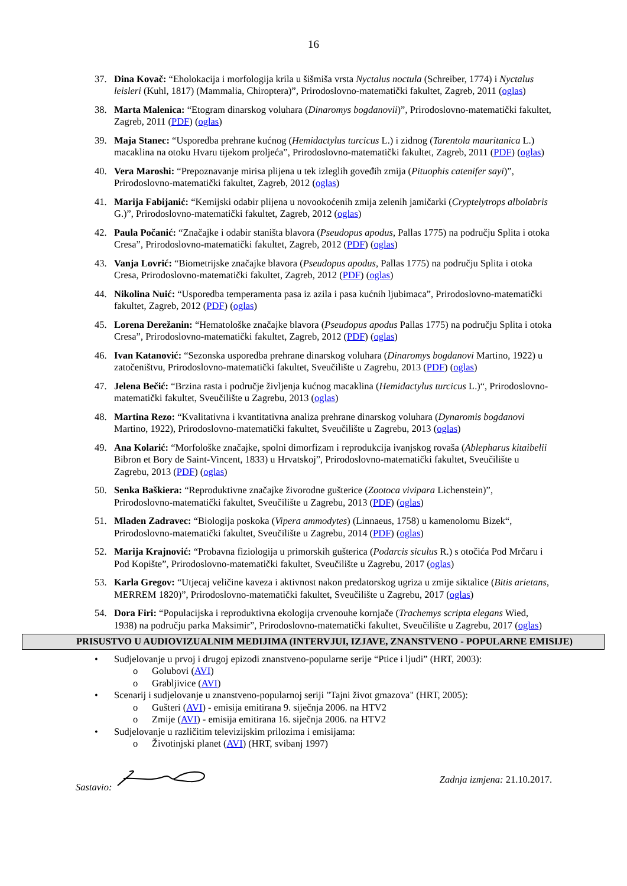16
37. Dina Kovač: “Eholokacija i morfologija krila u šišmiša vrsta Nyctalus noctula (Schreiber, 1774) i Nyctalus leisleri (Kuhl, 1817) (Mammalia, Chiroptera)”, Prirodoslovno-matematički fakultet, Zagreb, 2011 (oglas)
38. Marta Malenica: “Etogram dinarskog voluhara (Dinaromys bogdanovii)”, Prirodoslovno-matematički fakultet, Zagreb, 2011 (PDF) (oglas)
39. Maja Stanec: “Usporedba prehrane kućnog (Hemidactylus turcicus L.) i zidnog (Tarentola mauritanica L.) macaklina na otoku Hvaru tijekom proljeća”, Prirodoslovno-matematički fakultet, Zagreb, 2011 (PDF) (oglas)
40. Vera Maroshi: “Prepoznavanje mirisa plijena u tek izleglih goveđih zmija (Pituophis catenifer sayi)”, Prirodoslovno-matematički fakultet, Zagreb, 2012 (oglas)
41. Marija Fabijanić: “Kemijski odabir plijena u novookoćenih zmija zelenih jamičarki (Cryptelytrops albolabris G.)”, Prirodoslovno-matematički fakultet, Zagreb, 2012 (oglas)
42. Paula Počanić: “Značajke i odabir staništa blavora (Pseudopus apodus, Pallas 1775) na području Splita i otoka Cresa”, Prirodoslovno-matematički fakultet, Zagreb, 2012 (PDF) (oglas)
43. Vanja Lovrić: “Biometrijske značajke blavora (Pseudopus apodus, Pallas 1775) na području Splita i otoka Cresa, Prirodoslovno-matematički fakultet, Zagreb, 2012 (PDF) (oglas)
44. Nikolina Nuić: “Usporedba temperamenta pasa iz azila i pasa kućnih ljubimaca”, Prirodoslovno-matematički fakultet, Zagreb, 2012 (PDF) (oglas)
45. Lorena Derežanin: “Hematološke značajke blavora (Pseudopus apodus Pallas 1775) na području Splita i otoka Cresa”, Prirodoslovno-matematički fakultet, Zagreb, 2012 (PDF) (oglas)
46. Ivan Katanović: “Sezonska usporedba prehrane dinarskog voluhara (Dinaromys bogdanovi Martino, 1922) u zatočeništvu, Prirodoslovno-matematički fakultet, Sveučilište u Zagrebu, 2013 (PDF) (oglas)
47. Jelena Bečić: “Brzina rasta i područje življenja kućnog macaklina (Hemidactylus turcicus L.)“, Prirodoslovno-matematički fakultet, Sveučilište u Zagrebu, 2013 (oglas)
48. Martina Rezo: “Kvalitativna i kvantitativna analiza prehrane dinarskog voluhara (Dynaromis bogdanovi Martino, 1922), Prirodoslovno-matematički fakultet, Sveučilište u Zagrebu, 2013 (oglas)
49. Ana Kolarić: “Morfološke značajke, spolni dimorfizam i reprodukcija ivanjskog rovaša (Ablepharus kitaibelii Bibron et Bory de Saint-Vincent, 1833) u Hrvatskoj”, Prirodoslovno-matematički fakultet, Sveučilište u Zagrebu, 2013 (PDF) (oglas)
50. Senka Baškiera: “Reproduktivne značajke živorodne gušterice (Zootoca vivipara Lichenstein)”, Prirodoslovno-matematički fakultet, Sveučilište u Zagrebu, 2013 (PDF) (oglas)
51. Mladen Zadravec: “Biologija poskoka (Vipera ammodytes) (Linnaeus, 1758) u kamenolomu Bizek“, Prirodoslovno-matematički fakultet, Sveučilište u Zagrebu, 2014 (PDF) (oglas)
52. Marija Krajnović: “Probavna fiziologija u primorskih gušterica (Podarcis siculus R.) s otočića Pod Mrčaru i Pod Kopište”, Prirodoslovno-matematički fakultet, Sveučilište u Zagrebu, 2017 (oglas)
53. Karla Gregov: “Utjecaj veličine kaveza i aktivnost nakon predatorskog ugriza u zmije siktalice (Bitis arietans, MERREM 1820)”, Prirodoslovno-matematički fakultet, Sveučilište u Zagrebu, 2017 (oglas)
54. Dora Firi: “Populacijska i reproduktivna ekologija crvenouhe kornjače (Trachemys scripta elegans Wied, 1938) na području parka Maksimir”, Prirodoslovno-matematički fakultet, Sveučilište u Zagrebu, 2017 (oglas)
PRISUSTVO U AUDIOVIZUALNIM MEDIJIMA (INTERVJUI, IZJAVE, ZNANSTVENO - POPULARNE EMISIJE)
• Sudjelovanje u prvoj i drugoj epizodi znanstveno-popularne serije “Ptice i ljudi” (HRT, 2003):
o Golubovi (AVI)
o Grabljivice (AVI)
• Scenarij i sudjelovanje u znanstveno-popularnoj seriji "Tajni život gmazova" (HRT, 2005):
o Gušteri (AVI) - emisija emitirana 9. siječnja 2006. na HTV2
o Zmije (AVI) - emisija emitirana 16. siječnja 2006. na HTV2
• Sudjelovanje u različitim televizijskim prilozima i emisijama:
o Životinjski planet (AVI) (HRT, svibanj 1997)
Sastavio: Zadnja izmjena: 21.10.2017.